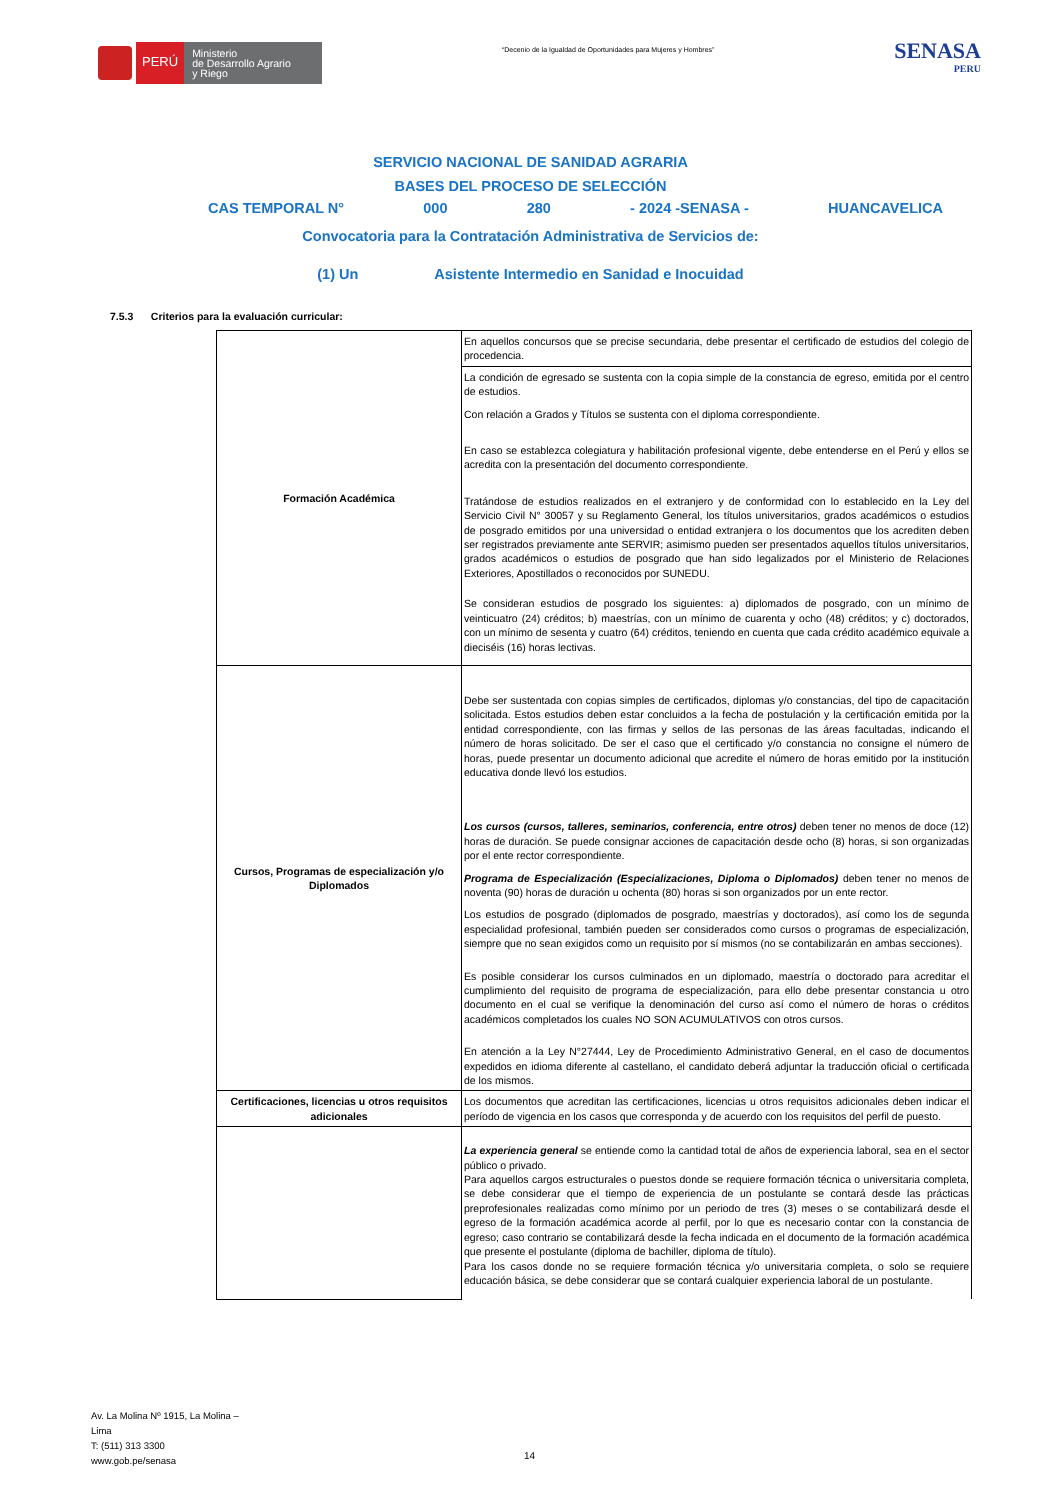PERÚ
Ministerio
de Desarrollo Agrario
y Riego
“Decenio de la Igualdad de Oportunidades para Mujeres y Hombres”
SENASA
PERU
SERVICIO NACIONAL DE SANIDAD AGRARIA
BASES DEL PROCESO DE SELECCIÓN
CAS TEMPORAL N° 000 280 - 2024 -SENASA - HUANCAVELICA
Convocatoria para la Contratación Administrativa de Servicios de:
(1) Un Asistente Intermedio en Sanidad e Inocuidad
7.5.3 Criterios para la evaluación curricular:
| Formación Académica | En aquellos concursos que se precise secundaria, debe presentar el certificado de estudios del colegio de procedencia. |
| | La condición de egresado se sustenta con la copia simple de la constancia de egreso, emitida por el centro de estudios. Con relación a Grados y Títulos se sustenta con el diploma correspondiente. En caso se establezca colegiatura y habilitación profesional vigente, debe entenderse en el Perú y ellos se acredita con la presentación del documento correspondiente. Tratándose de estudios realizados en el extranjero y de conformidad con lo establecido en la Ley del Servicio Civil N° 30057 y su Reglamento General, los títulos universitarios, grados académicos o estudios de posgrado emitidos por una universidad o entidad extranjera o los documentos que los acrediten deben ser registrados previamente ante SERVIR; asimismo pueden ser presentados aquellos títulos universitarios, grados académicos o estudios de posgrado que han sido legalizados por el Ministerio de Relaciones Exteriores, Apostillados o reconocidos por SUNEDU. Se consideran estudios de posgrado los siguientes: a) diplomados de posgrado, con un mínimo de veinticuatro (24) créditos; b) maestrías, con un mínimo de cuarenta y ocho (48) créditos; y c) doctorados, con un mínimo de sesenta y cuatro (64) créditos, teniendo en cuenta que cada crédito académico equivale a dieciséis (16) horas lectivas. |
| Cursos, Programas de especialización y/o Diplomados | Debe ser sustentada con copias simples de certificados, diplomas y/o constancias, del tipo de capacitación solicitada. Estos estudios deben estar concluidos a la fecha de postulación y la certificación emitida por la entidad correspondiente, con las firmas y sellos de las personas de las áreas facultadas, indicando el número de horas solicitado. De ser el caso que el certificado y/o constancia no consigne el número de horas, puede presentar un documento adicional que acredite el número de horas emitido por la institución educativa donde llevó los estudios. Los cursos (cursos, talleres, seminarios, conferencia, entre otros) deben tener no menos de doce (12) horas de duración. Se puede consignar acciones de capacitación desde ocho (8) horas, si son organizadas por el ente rector correspondiente. Programa de Especialización (Especializaciones, Diploma o Diplomados) deben tener no menos de noventa (90) horas de duración u ochenta (80) horas si son organizados por un ente rector. Los estudios de posgrado (diplomados de posgrado, maestrías y doctorados), así como los de segunda especialidad profesional, también pueden ser considerados como cursos o programas de especialización, siempre que no sean exigidos como un requisito por sí mismos (no se contabilizarán en ambas secciones). Es posible considerar los cursos culminados en un diplomado, maestría o doctorado para acreditar el cumplimiento del requisito de programa de especialización, para ello debe presentar constancia u otro documento en el cual se verifique la denominación del curso así como el número de horas o créditos académicos completados los cuales NO SON ACUMULATIVOS con otros cursos. En atención a la Ley N°27444, Ley de Procedimiento Administrativo General, en el caso de documentos expedidos en idioma diferente al castellano, el candidato deberá adjuntar la traducción oficial o certificada de los mismos. |
| Certificaciones, licencias u otros requisitos adicionales | Los documentos que acreditan las certificaciones, licencias u otros requisitos adicionales deben indicar el período de vigencia en los casos que corresponda y de acuerdo con los requisitos del perfil de puesto. |
| | La experiencia general se entiende como la cantidad total de años de experiencia laboral, sea en el sector público o privado. Para aquellos cargos estructurales o puestos donde se requiere formación técnica o universitaria completa, se debe considerar que el tiempo de experiencia de un postulante se contará desde las prácticas preprofesionales realizadas como mínimo por un periodo de tres (3) meses o se contabilizará desde el egreso de la formación académica acorde al perfil, por lo que es necesario contar con la constancia de egreso; caso contrario se contabilizará desde la fecha indicada en el documento de la formación académica que presente el postulante (diploma de bachiller, diploma de título). Para los casos donde no se requiere formación técnica y/o universitaria completa, o solo se requiere educación básica, se debe considerar que se contará cualquier experiencia laboral de un postulante. |
Av. La Molina Nº 1915, La Molina –
Lima
T: (511) 313 3300
www.gob.pe/senasa
14